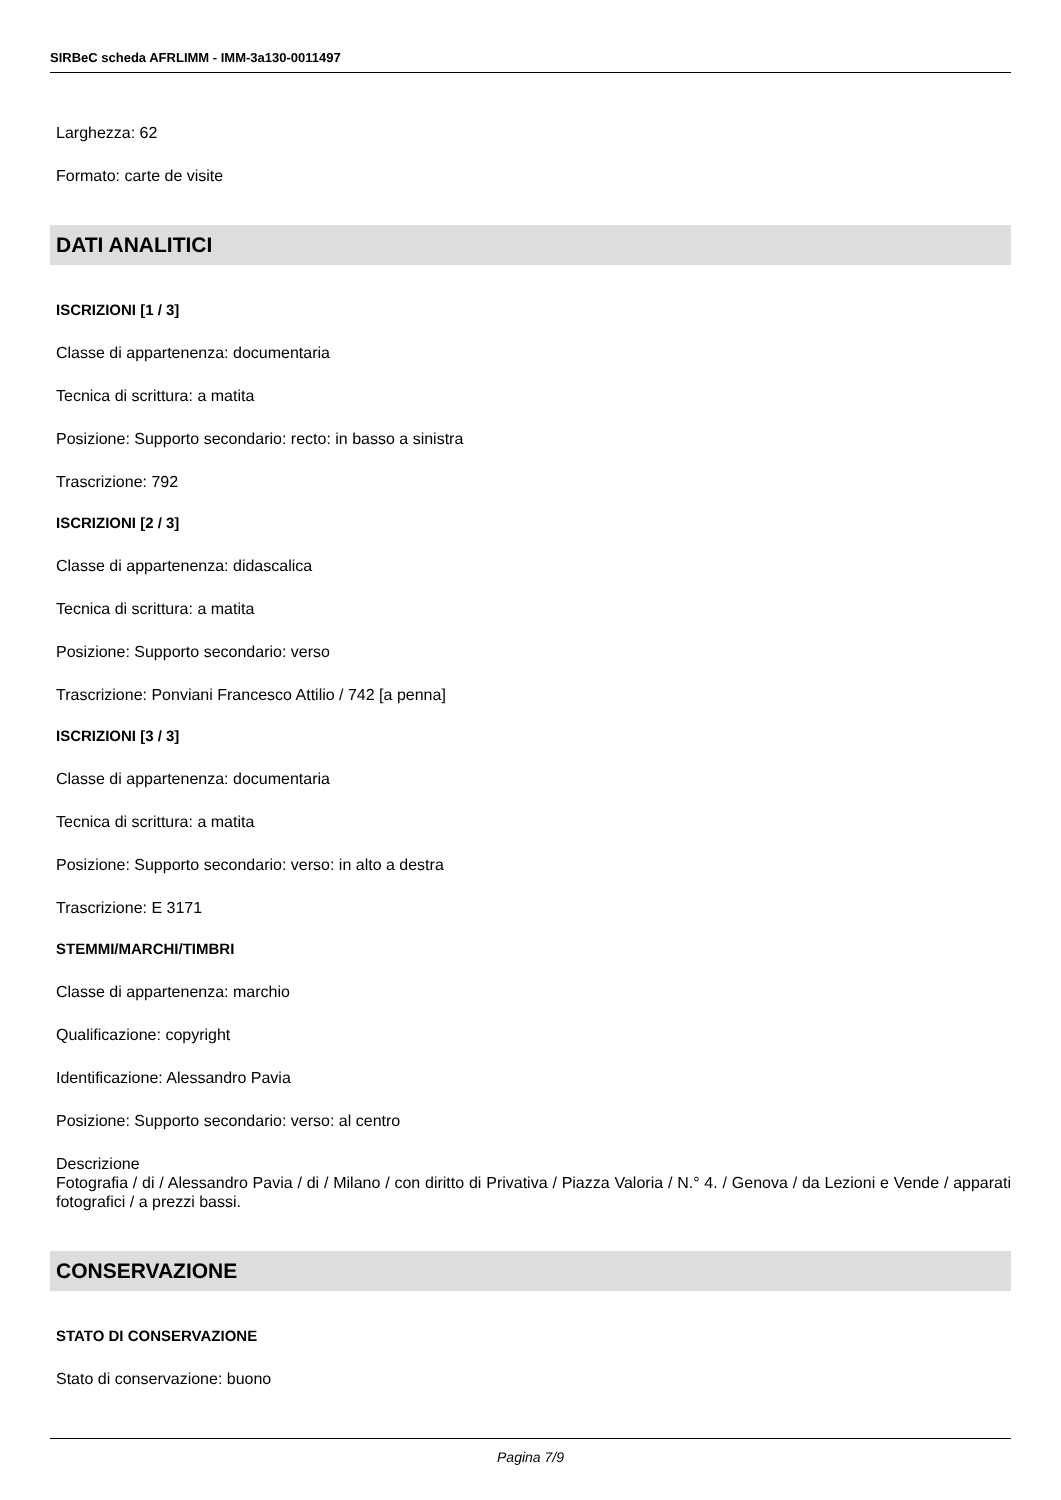SIRBeC scheda AFRLIMM - IMM-3a130-0011497
Larghezza: 62
Formato: carte de visite
DATI ANALITICI
ISCRIZIONI [1 / 3]
Classe di appartenenza: documentaria
Tecnica di scrittura: a matita
Posizione: Supporto secondario: recto: in basso a sinistra
Trascrizione: 792
ISCRIZIONI [2 / 3]
Classe di appartenenza: didascalica
Tecnica di scrittura: a matita
Posizione: Supporto secondario: verso
Trascrizione: Ponviani Francesco Attilio / 742 [a penna]
ISCRIZIONI [3 / 3]
Classe di appartenenza: documentaria
Tecnica di scrittura: a matita
Posizione: Supporto secondario: verso: in alto a destra
Trascrizione: E 3171
STEMMI/MARCHI/TIMBRI
Classe di appartenenza: marchio
Qualificazione: copyright
Identificazione: Alessandro Pavia
Posizione: Supporto secondario: verso: al centro
Descrizione
Fotografia / di / Alessandro Pavia / di / Milano / con diritto di Privativa / Piazza Valoria / N.° 4. / Genova / da Lezioni e Vende / apparati fotografici / a prezzi bassi.
CONSERVAZIONE
STATO DI CONSERVAZIONE
Stato di conservazione: buono
Pagina 7/9